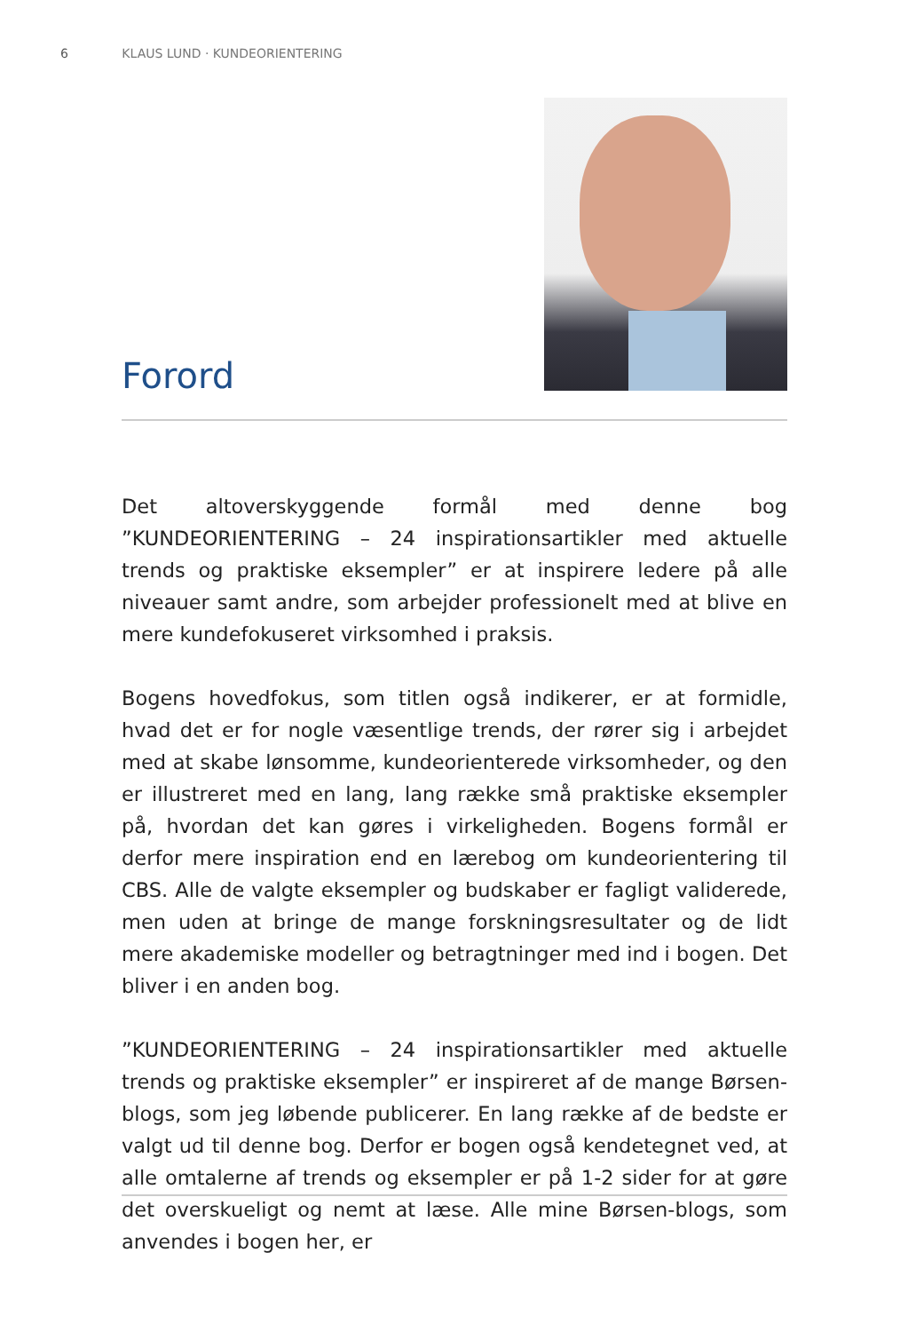6 KLAUS LUND · KUNDEORIENTERING
Forord
Det altoverskyggende formål med denne bog ”KUNDEORIENTERING – 24 inspirationsartikler med aktuelle trends og praktiske eksempler” er at inspirere ledere på alle niveauer samt andre, som arbejder professionelt med at blive en mere kundefokuseret virksomhed i praksis.
Bogens hovedfokus, som titlen også indikerer, er at formidle, hvad det er for nogle væsentlige trends, der rører sig i arbejdet med at skabe lønsomme, kundeorienterede virksomheder, og den er illustreret med en lang, lang række små praktiske eksempler på, hvordan det kan gøres i virkeligheden. Bogens formål er derfor mere inspiration end en lærebog om kundeorientering til CBS. Alle de valgte eksempler og budskaber er fagligt validerede, men uden at bringe de mange forskningsresultater og de lidt mere akademiske modeller og betragtninger med ind i bogen. Det bliver i en anden bog.
”KUNDEORIENTERING – 24 inspirationsartikler med aktuelle trends og praktiske eksempler” er inspireret af de mange Børsen-blogs, som jeg løbende publicerer. En lang række af de bedste er valgt ud til denne bog. Derfor er bogen også kendetegnet ved, at alle omtalerne af trends og eksempler er på 1-2 sider for at gøre det overskueligt og nemt at læse. Alle mine Børsen-blogs, som anvendes i bogen her, er